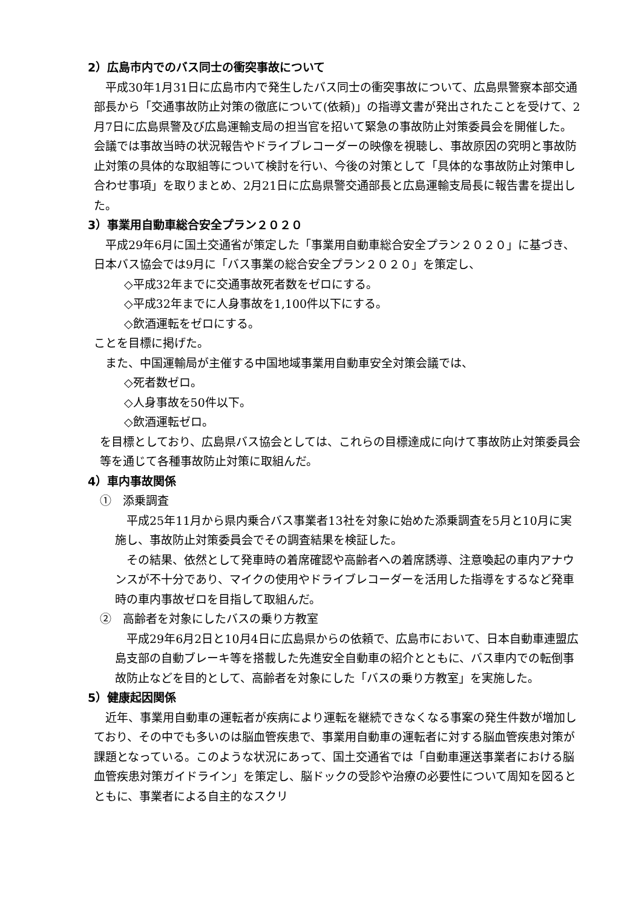2）広島市内でのバス同士の衝突事故について
　平成30年1月31日に広島市内で発生したバス同士の衝突事故について、広島県警察本部交通部長から「交通事故防止対策の徹底について(依頼)」の指導文書が発出されたことを受けて、2月7日に広島県警及び広島運輸支局の担当官を招いて緊急の事故防止対策委員会を開催した。会議では事故当時の状況報告やドライブレコーダーの映像を視聴し、事故原因の究明と事故防止対策の具体的な取組等について検討を行い、今後の対策として「具体的な事故防止対策申し合わせ事項」を取りまとめ、2月21日に広島県警交通部長と広島運輸支局長に報告書を提出した。
3）事業用自動車総合安全プラン２０２０
　平成29年6月に国土交通省が策定した「事業用自動車総合安全プラン２０２０」に基づき、日本バス協会では9月に「バス事業の総合安全プラン２０２０」を策定し、
◇平成32年までに交通事故死者数をゼロにする。
◇平成32年までに人身事故を1,100件以下にする。
◇飲酒運転をゼロにする。
ことを目標に掲げた。
　また、中国運輸局が主催する中国地域事業用自動車安全対策会議では、
◇死者数ゼロ。
◇人身事故を50件以下。
◇飲酒運転ゼロ。
を目標としており、広島県バス協会としては、これらの目標達成に向けて事故防止対策委員会等を通じて各種事故防止対策に取組んだ。
4）車内事故関係
①　添乗調査
　平成25年11月から県内乗合バス事業者13社を対象に始めた添乗調査を5月と10月に実施し、事故防止対策委員会でその調査結果を検証した。
　その結果、依然として発車時の着席確認や高齢者への着席誘導、注意喚起の車内アナウンスが不十分であり、マイクの使用やドライブレコーダーを活用した指導をするなど発車時の車内事故ゼロを目指して取組んだ。
②　高齢者を対象にしたバスの乗り方教室
　平成29年6月2日と10月4日に広島県からの依頼で、広島市において、日本自動車連盟広島支部の自動ブレーキ等を搭載した先進安全自動車の紹介とともに、バス車内での転倒事故防止などを目的として、高齢者を対象にした「バスの乗り方教室」を実施した。
5）健康起因関係
　近年、事業用自動車の運転者が疾病により運転を継続できなくなる事案の発生件数が増加しており、その中でも多いのは脳血管疾患で、事業用自動車の運転者に対する脳血管疾患対策が課題となっている。このような状況にあって、国土交通省では「自動車運送事業者における脳血管疾患対策ガイドライン」を策定し、脳ドックの受診や治療の必要性について周知を図るとともに、事業者による自主的なスクリ